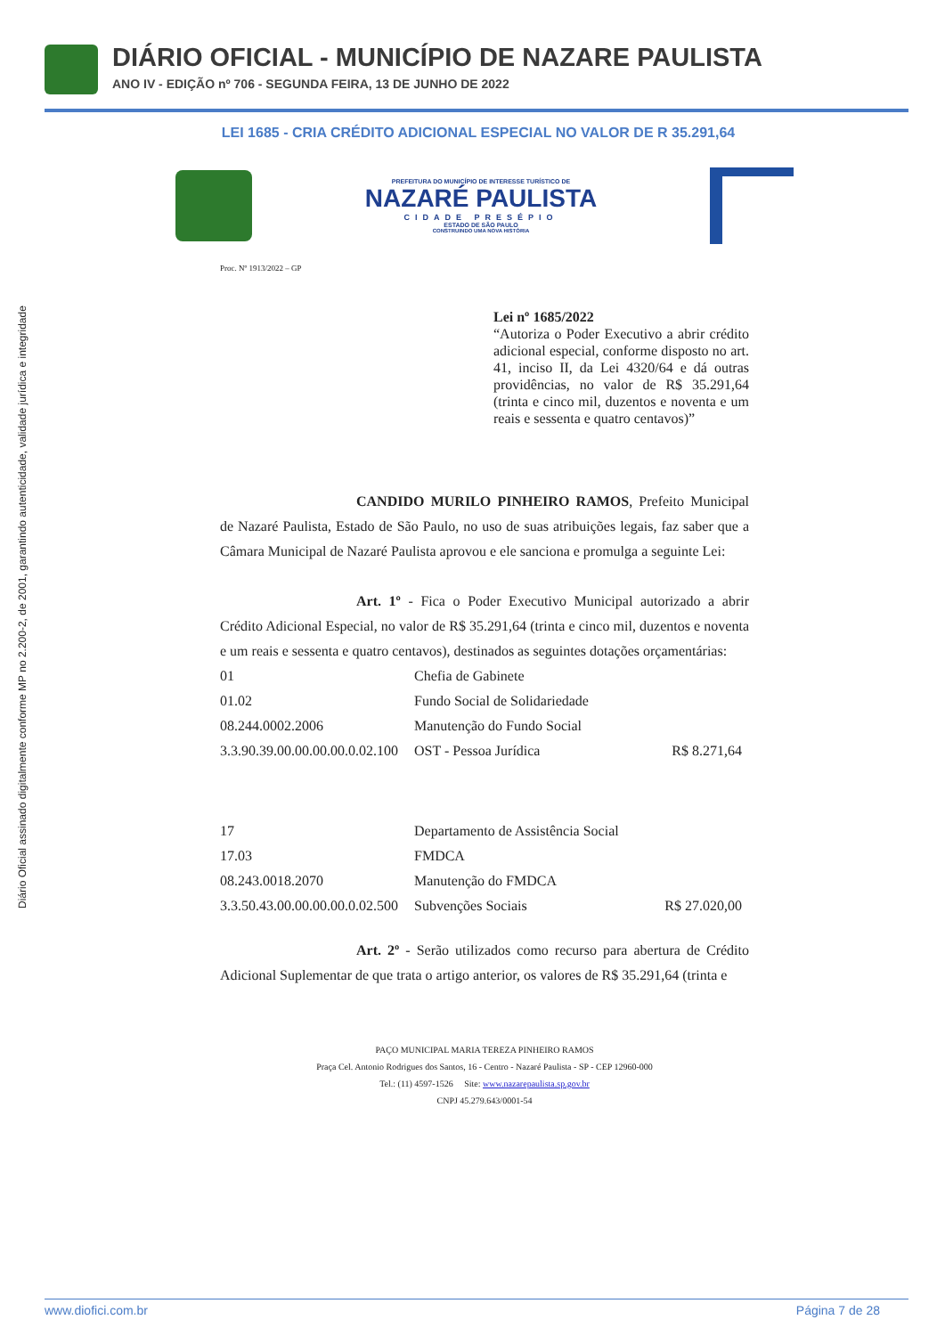DIÁRIO OFICIAL - MUNICÍPIO DE NAZARE PAULISTA
ANO IV - EDIÇÃO nº 706 - SEGUNDA FEIRA, 13 DE JUNHO DE 2022
Diário Oficial assinado digitalmente conforme MP no 2.200-2, de 2001, garantindo autenticidade, validade jurídica e integridade
LEI 1685 - CRIA CRÉDITO ADICIONAL ESPECIAL NO VALOR DE R 35.291,64
PREFEITURA DO MUNICÍPIO DE INTERESSE TURÍSTICO DE
NAZARÉ PAULISTA
CIDADE PRESÉPIO
ESTADO DE SÃO PAULO
CONSTRUINDO UMA NOVA HISTÓRIA
Proc. Nº 1913/2022 – GP
Lei nº 1685/2022
“Autoriza o Poder Executivo a abrir crédito adicional especial, conforme disposto no art. 41, inciso II, da Lei 4320/64 e dá outras providências, no valor de R$ 35.291,64 (trinta e cinco mil, duzentos e noventa e um reais e sessenta e quatro centavos)”
CANDIDO MURILO PINHEIRO RAMOS, Prefeito Municipal de Nazaré Paulista, Estado de São Paulo, no uso de suas atribuições legais, faz saber que a Câmara Municipal de Nazaré Paulista aprovou e ele sanciona e promulga a seguinte Lei:
Art. 1º - Fica o Poder Executivo Municipal autorizado a abrir Crédito Adicional Especial, no valor de R$ 35.291,64 (trinta e cinco mil, duzentos e noventa e um reais e sessenta e quatro centavos), destinados as seguintes dotações orçamentárias:
| 01 | Chefia de Gabinete | |
| 01.02 | Fundo Social de Solidariedade | |
| 08.244.0002.2006 | Manutenção do Fundo Social | |
| 3.3.90.39.00.00.00.00.0.02.100 | OST - Pessoa Jurídica | R$ 8.271,64 |
| 17 | Departamento de Assistência Social | |
| 17.03 | FMDCA | |
| 08.243.0018.2070 | Manutenção do FMDCA | |
| 3.3.50.43.00.00.00.00.0.02.500 | Subvenções Sociais | R$ 27.020,00 |
Art. 2º - Serão utilizados como recurso para abertura de Crédito Adicional Suplementar de que trata o artigo anterior, os valores de R$ 35.291,64 (trinta e
PAÇO MUNICIPAL MARIA TEREZA PINHEIRO RAMOS
Praça Cel. Antonio Rodrigues dos Santos, 16 - Centro - Nazaré Paulista - SP - CEP 12960-000
Tel.: (11) 4597-1526 Site: www.nazarepaulista.sp.gov.br
CNPJ 45.279.643/0001-54
www.diofici.com.br Página 7 de 28